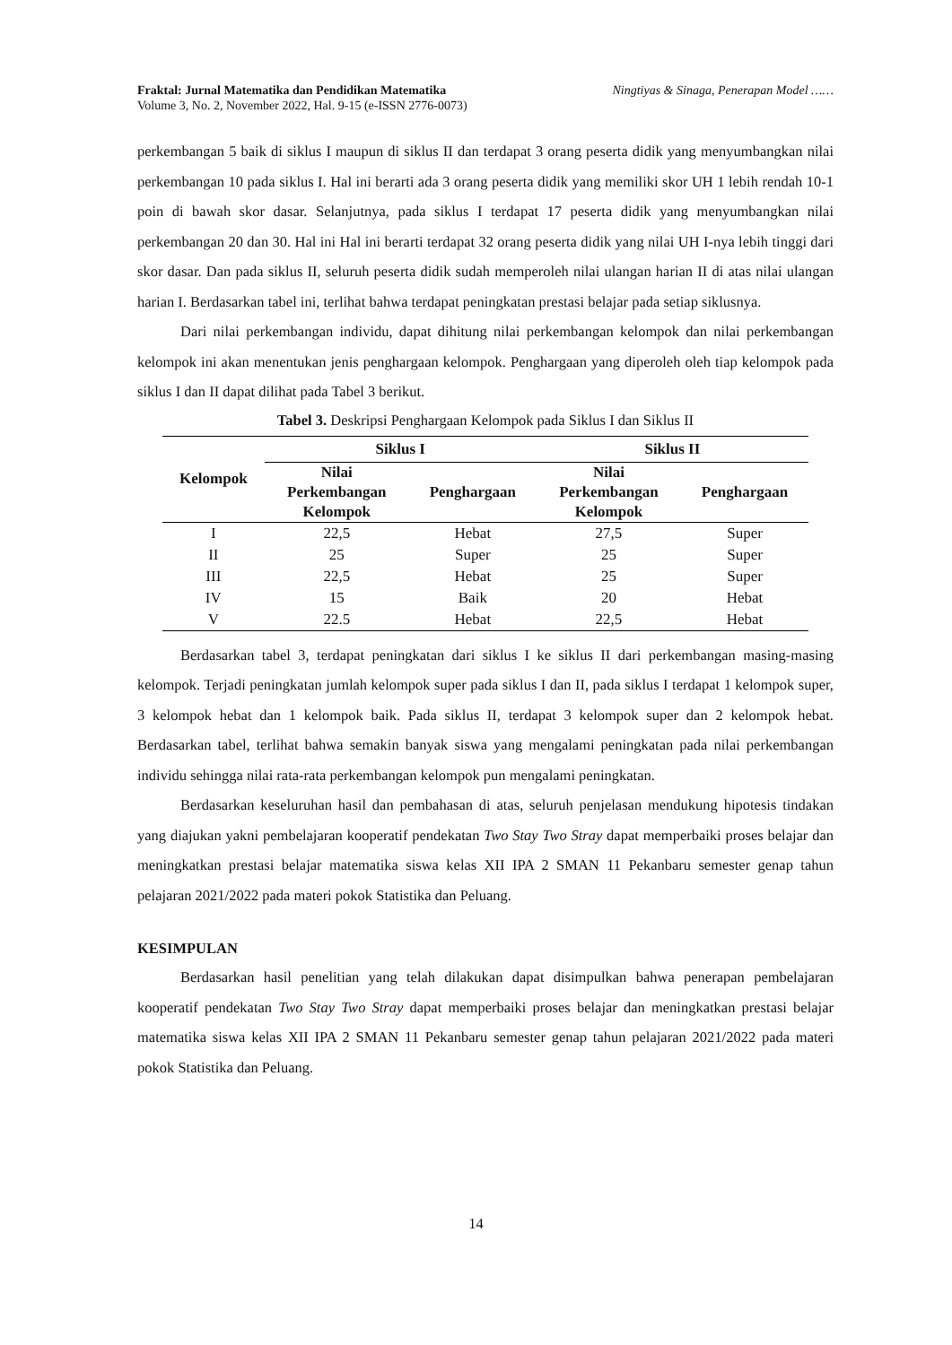Fraktal: Jurnal Matematika dan Pendidikan Matematika
Volume 3, No. 2, November 2022, Hal. 9-15 (e-ISSN 2776-0073)
Ningtiyas & Sinaga, Penerapan Model ……
perkembangan 5 baik di siklus I maupun di siklus II dan terdapat 3 orang peserta didik yang menyumbangkan nilai perkembangan 10 pada siklus I. Hal ini berarti ada 3 orang peserta didik yang memiliki skor UH 1 lebih rendah 10-1 poin di bawah skor dasar. Selanjutnya, pada siklus I terdapat 17 peserta didik yang menyumbangkan nilai perkembangan 20 dan 30. Hal ini Hal ini berarti terdapat 32 orang peserta didik yang nilai UH I-nya lebih tinggi dari skor dasar. Dan pada siklus II, seluruh peserta didik sudah memperoleh nilai ulangan harian II di atas nilai ulangan harian I. Berdasarkan tabel ini, terlihat bahwa terdapat peningkatan prestasi belajar pada setiap siklusnya.
Dari nilai perkembangan individu, dapat dihitung nilai perkembangan kelompok dan nilai perkembangan kelompok ini akan menentukan jenis penghargaan kelompok. Penghargaan yang diperoleh oleh tiap kelompok pada siklus I dan II dapat dilihat pada Tabel 3 berikut.
Tabel 3. Deskripsi Penghargaan Kelompok pada Siklus I dan Siklus II
| Kelompok | Siklus I | | Siklus II | |
| --- | --- | --- | --- | --- |
| | Nilai Perkembangan Kelompok | Penghargaan | Nilai Perkembangan Kelompok | Penghargaan |
| I | 22,5 | Hebat | 27,5 | Super |
| II | 25 | Super | 25 | Super |
| III | 22,5 | Hebat | 25 | Super |
| IV | 15 | Baik | 20 | Hebat |
| V | 22.5 | Hebat | 22,5 | Hebat |
Berdasarkan tabel 3, terdapat peningkatan dari siklus I ke siklus II dari perkembangan masing-masing kelompok. Terjadi peningkatan jumlah kelompok super pada siklus I dan II, pada siklus I terdapat 1 kelompok super, 3 kelompok hebat dan 1 kelompok baik. Pada siklus II, terdapat 3 kelompok super dan 2 kelompok hebat. Berdasarkan tabel, terlihat bahwa semakin banyak siswa yang mengalami peningkatan pada nilai perkembangan individu sehingga nilai rata-rata perkembangan kelompok pun mengalami peningkatan.
Berdasarkan keseluruhan hasil dan pembahasan di atas, seluruh penjelasan mendukung hipotesis tindakan yang diajukan yakni pembelajaran kooperatif pendekatan Two Stay Two Stray dapat memperbaiki proses belajar dan meningkatkan prestasi belajar matematika siswa kelas XII IPA 2 SMAN 11 Pekanbaru semester genap tahun pelajaran 2021/2022 pada materi pokok Statistika dan Peluang.
KESIMPULAN
Berdasarkan hasil penelitian yang telah dilakukan dapat disimpulkan bahwa penerapan pembelajaran kooperatif pendekatan Two Stay Two Stray dapat memperbaiki proses belajar dan meningkatkan prestasi belajar matematika siswa kelas XII IPA 2 SMAN 11 Pekanbaru semester genap tahun pelajaran 2021/2022 pada materi pokok Statistika dan Peluang.
14